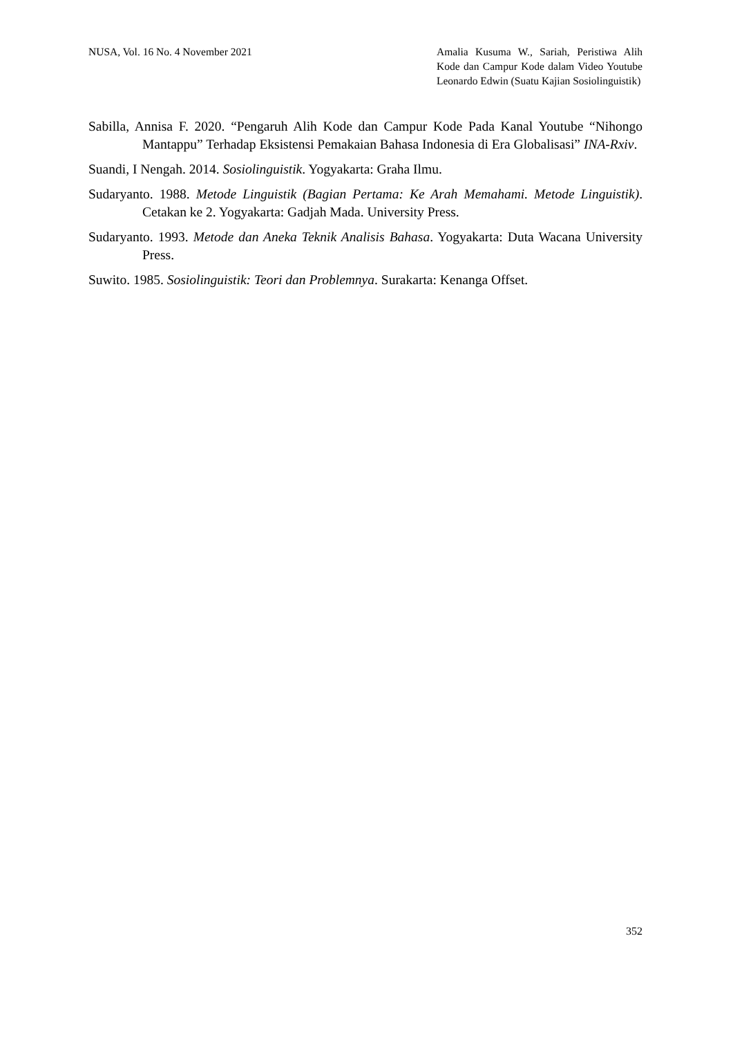NUSA, Vol. 16 No. 4 November 2021
Amalia Kusuma W., Sariah, Peristiwa Alih Kode dan Campur Kode dalam Video Youtube Leonardo Edwin (Suatu Kajian Sosiolinguistik)
Sabilla, Annisa F. 2020. “Pengaruh Alih Kode dan Campur Kode Pada Kanal Youtube “Nihongo Mantappu” Terhadap Eksistensi Pemakaian Bahasa Indonesia di Era Globalisasi” INA-Rxiv.
Suandi, I Nengah. 2014. Sosiolinguistik. Yogyakarta: Graha Ilmu.
Sudaryanto. 1988. Metode Linguistik (Bagian Pertama: Ke Arah Memahami. Metode Linguistik). Cetakan ke 2. Yogyakarta: Gadjah Mada. University Press.
Sudaryanto. 1993. Metode dan Aneka Teknik Analisis Bahasa. Yogyakarta: Duta Wacana University Press.
Suwito. 1985. Sosiolinguistik: Teori dan Problemnya. Surakarta: Kenanga Offset.
352